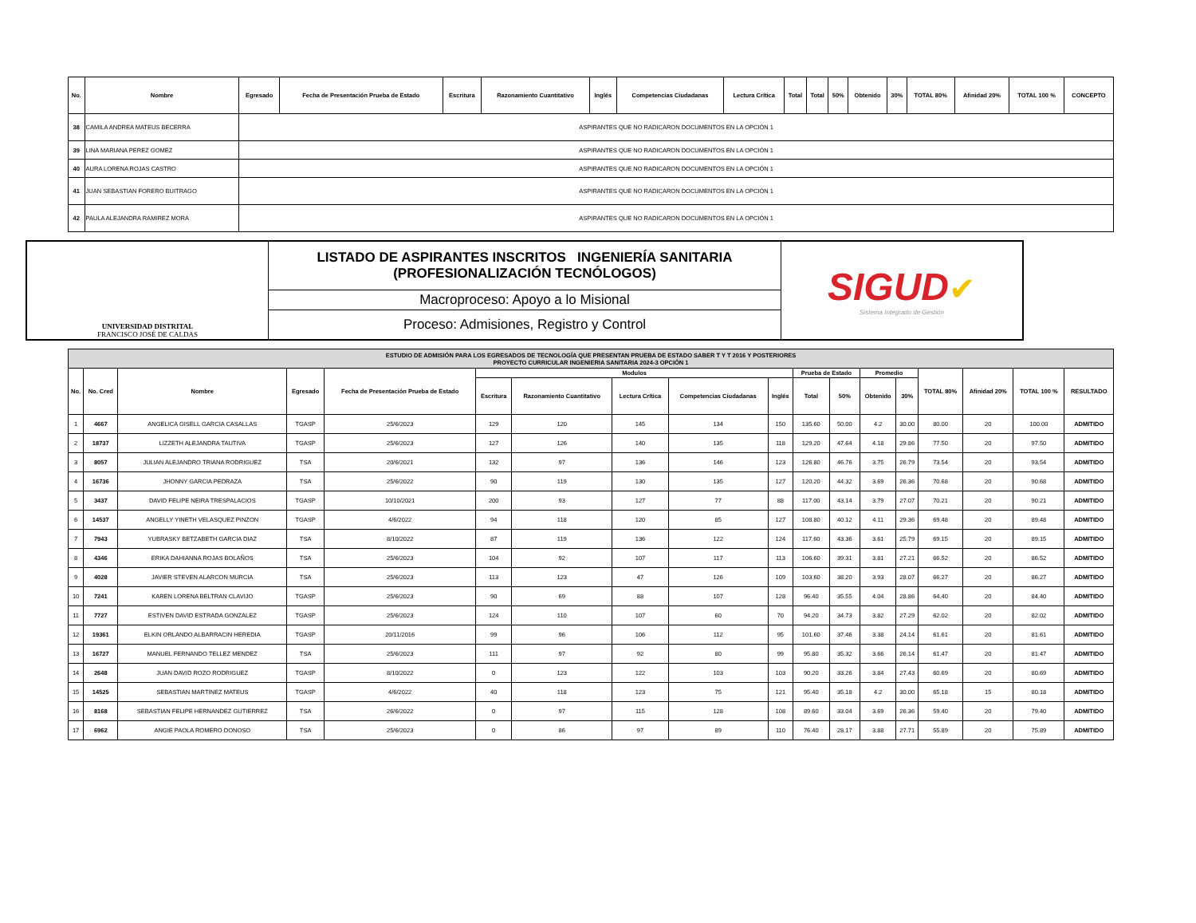| No. | Nombre | Egresado | Fecha de Presentación Prueba de Estado | Escritura | Razonamiento Cuantitativo | Inglés | Competencias Ciudadanas | Lectura Crítica | Total | Total | 50% | Obtenido | 30% | TOTAL 80% | Afinidad 20% | TOTAL 100 % | CONCEPTO |
| --- | --- | --- | --- | --- | --- | --- | --- | --- | --- | --- | --- | --- | --- | --- | --- | --- | --- |
| 38 | CAMILA ANDREA MATEUS BECERRA | ASPIRANTES QUE NO RADICARON DOCUMENTOS EN LA OPCIÓN 1 | | | | | | | | | | | | | | | |
| 39 | LINA MARIANA PEREZ GOMEZ | ASPIRANTES QUE NO RADICARON DOCUMENTOS EN LA OPCIÓN 1 | | | | | | | | | | | | | | | |
| 40 | AURA LORENA ROJAS CASTRO | ASPIRANTES QUE NO RADICARON DOCUMENTOS EN LA OPCIÓN 1 | | | | | | | | | | | | | | | |
| 41 | JUAN SEBASTIAN FORERO BUITRAGO | ASPIRANTES QUE NO RADICARON DOCUMENTOS EN LA OPCIÓN 1 | | | | | | | | | | | | | | | |
| 42 | PAULA ALEJANDRA RAMIREZ MORA | ASPIRANTES QUE NO RADICARON DOCUMENTOS EN LA OPCIÓN 1 | | | | | | | | | | | | | | | |
| UNIVERSIDAD DISTRITAL FRANCISCO JOSÉ DE CALDAS | LISTADO DE ASPIRANTES INSCRITOS INGENIERÍA SANITARIA (PROFESIONALIZACIÓN TECNÓLOGOS) | SIGUD ✔ Sistema Integrado de Gestión |
| | Macroproceso: Apoyo a lo Misional | |
| | Proceso: Admisiones, Registro y Control | |
| ESTUDIO DE ADMISIÓN PARA LOS EGRESADOS DE TECNOLOGÍA QUE PRESENTAN PRUEBA DE ESTADO SABER T Y T 2016 Y POSTERIORES PROYECTO CURRICULAR INGENIERIA SANITARIA 2024-3 OPCIÓN 1 | | | | | | | | | | | | | | | | | |
| No. | No. Cred | Nombre | Egresado | Fecha de Presentación Prueba de Estado | Modulos | | | | | Prueba de Estado | | Promedio | | TOTAL 80% | Afinidad 20% | TOTAL 100 % | RESULTADO |
| | | | | | Escritura | Razonamiento Cuantitativo | Lectura Crítica | Competencias Ciudadanas | Inglés | Total | 50% | Obtenido | 30% | | | | |
| 1 | 4667 | ANGELICA GISELL GARCIA CASALLAS | TGASP | 25/6/2023 | 129 | 120 | 145 | 134 | 150 | 135.60 | 50.00 | 4.2 | 30.00 | 80.00 | 20 | 100.00 | ADMITIDO |
| 2 | 18737 | LIZZETH ALEJANDRA TAUTIVA | TGASP | 25/6/2023 | 127 | 126 | 140 | 135 | 118 | 129.20 | 47.64 | 4.18 | 29.86 | 77.50 | 20 | 97.50 | ADMITIDO |
| 3 | 8057 | JULIAN ALEJANDRO TRIANA RODRIGUEZ | TSA | 20/6/2021 | 132 | 97 | 136 | 146 | 123 | 126.80 | 46.76 | 3.75 | 26.79 | 73.54 | 20 | 93.54 | ADMITIDO |
| 4 | 16736 | JHONNY GARCIA PEDRAZA | TSA | 25/6/2022 | 90 | 119 | 130 | 135 | 127 | 120.20 | 44.32 | 3.69 | 26.36 | 70.68 | 20 | 90.68 | ADMITIDO |
| 5 | 3437 | DAVID FELIPE NEIRA TRESPALACIOS | TGASP | 10/10/2021 | 200 | 93 | 127 | 77 | 88 | 117.00 | 43.14 | 3.79 | 27.07 | 70.21 | 20 | 90.21 | ADMITIDO |
| 6 | 14537 | ANGELLY YINETH VELASQUEZ PINZON | TGASP | 4/6/2022 | 94 | 118 | 120 | 85 | 127 | 108.80 | 40.12 | 4.11 | 29.36 | 69.48 | 20 | 89.48 | ADMITIDO |
| 7 | 7943 | YUBRASKY BETZABETH GARCIA DIAZ | TSA | 8/10/2022 | 87 | 119 | 136 | 122 | 124 | 117.60 | 43.36 | 3.61 | 25.79 | 69.15 | 20 | 89.15 | ADMITIDO |
| 8 | 4346 | ERIKA DAHIANNA ROJAS BOLAÑOS | TSA | 25/6/2023 | 104 | 92 | 107 | 117 | 113 | 106.60 | 39.31 | 3.81 | 27.21 | 66.52 | 20 | 86.52 | ADMITIDO |
| 9 | 4028 | JAVIER STEVEN ALARCON MURCIA | TSA | 25/6/2023 | 113 | 123 | 47 | 126 | 109 | 103.60 | 38.20 | 3.93 | 28.07 | 66.27 | 20 | 86.27 | ADMITIDO |
| 10 | 7241 | KAREN LORENA BELTRAN CLAVIJO | TGASP | 25/6/2023 | 90 | 69 | 88 | 107 | 128 | 96.40 | 35.55 | 4.04 | 28.86 | 64.40 | 20 | 84.40 | ADMITIDO |
| 11 | 7727 | ESTIVEN DAVID ESTRADA GONZALEZ | TGASP | 25/6/2023 | 124 | 110 | 107 | 60 | 70 | 94.20 | 34.73 | 3.82 | 27.29 | 62.02 | 20 | 82.02 | ADMITIDO |
| 12 | 19361 | ELKIN ORLANDO ALBARRACIN HEREDIA | TGASP | 20/11/2016 | 99 | 96 | 106 | 112 | 95 | 101.60 | 37.46 | 3.38 | 24.14 | 61.61 | 20 | 81.61 | ADMITIDO |
| 13 | 16727 | MANUEL FERNANDO TELLEZ MENDEZ | TSA | 25/6/2023 | 111 | 97 | 92 | 80 | 99 | 95.80 | 35.32 | 3.66 | 26.14 | 61.47 | 20 | 81.47 | ADMITIDO |
| 14 | 2648 | JUAN DAVID ROZO RODRIGUEZ | TGASP | 8/10/2022 | 0 | 123 | 122 | 103 | 103 | 90.20 | 33.26 | 3.84 | 27.43 | 60.69 | 20 | 80.69 | ADMITIDO |
| 15 | 14525 | SEBASTIAN MARTINEZ MATEUS | TGASP | 4/6/2022 | 40 | 118 | 123 | 75 | 121 | 95.40 | 35.18 | 4.2 | 30.00 | 65.18 | 15 | 80.18 | ADMITIDO |
| 16 | 8168 | SEBASTIAN FELIPE HERNANDEZ GUTIERREZ | TSA | 26/6/2022 | 0 | 97 | 115 | 128 | 108 | 89.60 | 33.04 | 3.69 | 26.36 | 59.40 | 20 | 79.40 | ADMITIDO |
| 17 | 6962 | ANGIE PAOLA ROMERO DONOSO | TSA | 25/6/2023 | 0 | 86 | 97 | 89 | 110 | 76.40 | 28.17 | 3.88 | 27.71 | 55.89 | 20 | 75.89 | ADMITIDO |